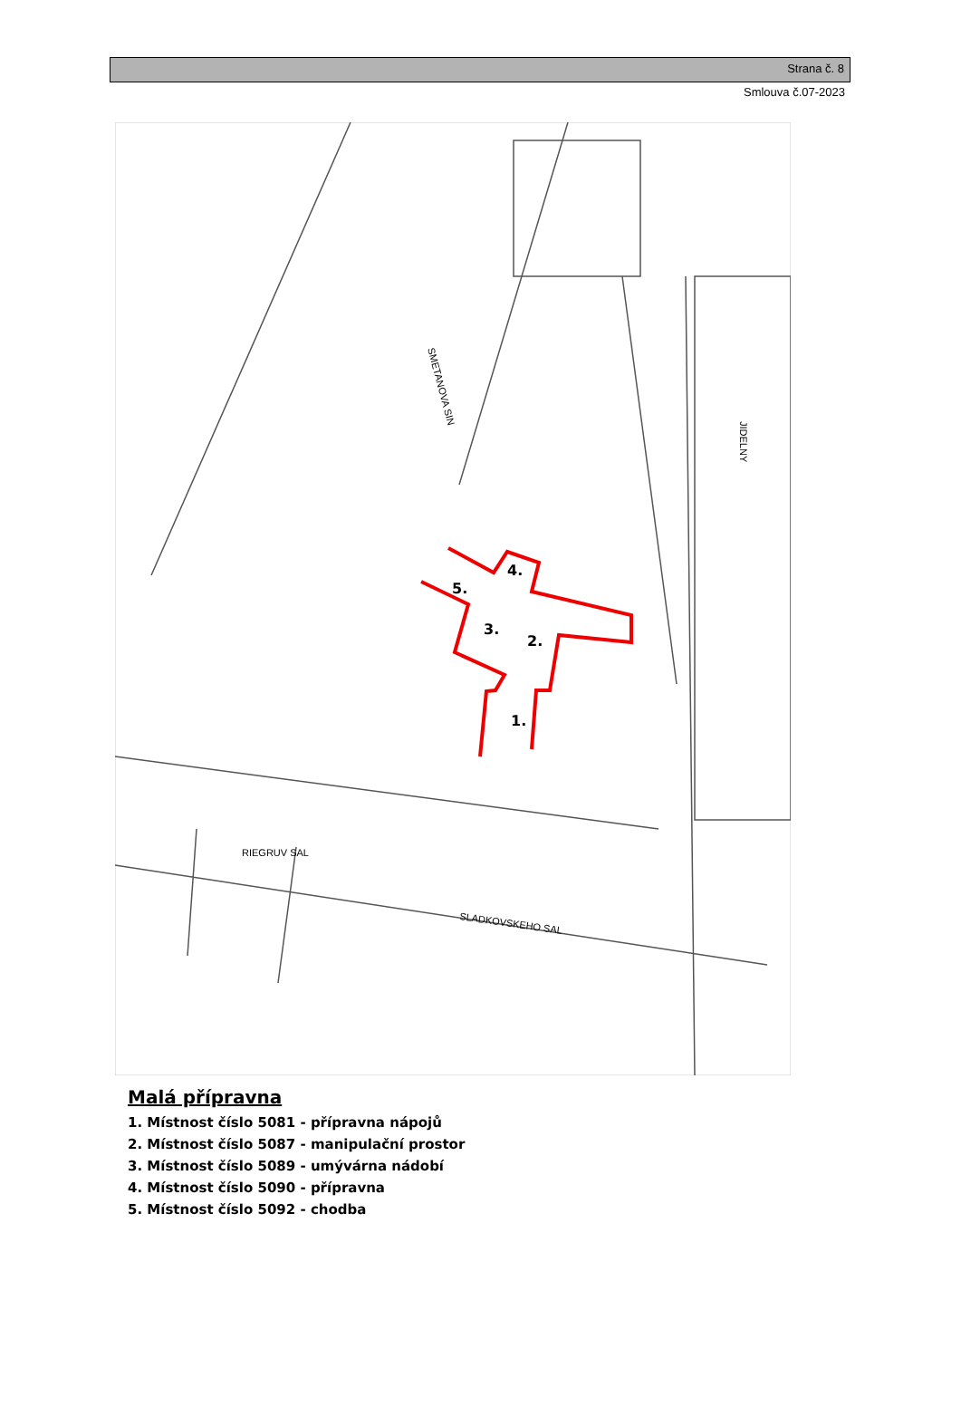Strana č. 8
Smlouva č.07-2023
SMETANOVA SIN
JIDELNY
RIEGRUV SAL
SLADKOVSKEHO SAL
5.
4.
3.
2.
1.
Malá přípravna
1. Místnost číslo 5081 - přípravna nápojů
2. Místnost číslo 5087 - manipulační prostor
3. Místnost číslo 5089 - umývárna nádobí
4. Místnost číslo 5090 - přípravna
5. Místnost číslo 5092 - chodba